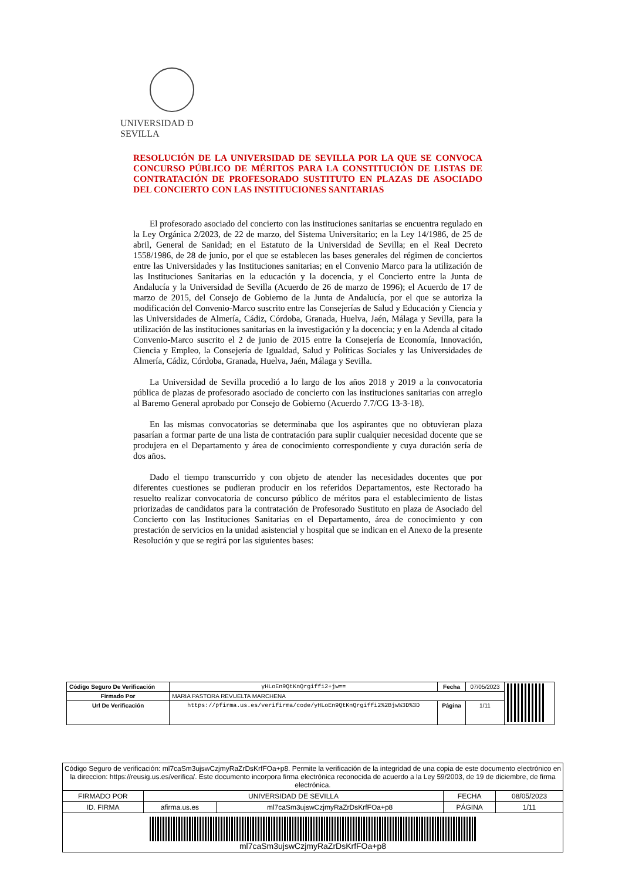UNIVERSIDAD Ð SEVILLA
RESOLUCIÓN DE LA UNIVERSIDAD DE SEVILLA POR LA QUE SE CONVOCA CONCURSO PÚBLICO DE MÉRITOS PARA LA CONSTITUCIÓN DE LISTAS DE CONTRATACIÓN DE PROFESORADO SUSTITUTO EN PLAZAS DE ASOCIADO DEL CONCIERTO CON LAS INSTITUCIONES SANITARIAS
El profesorado asociado del concierto con las instituciones sanitarias se encuentra regulado en la Ley Orgánica 2/2023, de 22 de marzo, del Sistema Universitario; en la Ley 14/1986, de 25 de abril, General de Sanidad; en el Estatuto de la Universidad de Sevilla; en el Real Decreto 1558/1986, de 28 de junio, por el que se establecen las bases generales del régimen de conciertos entre las Universidades y las Instituciones sanitarias; en el Convenio Marco para la utilización de las Instituciones Sanitarias en la educación y la docencia, y el Concierto entre la Junta de Andalucía y la Universidad de Sevilla (Acuerdo de 26 de marzo de 1996); el Acuerdo de 17 de marzo de 2015, del Consejo de Gobierno de la Junta de Andalucía, por el que se autoriza la modificación del Convenio-Marco suscrito entre las Consejerías de Salud y Educación y Ciencia y las Universidades de Almería, Cádiz, Córdoba, Granada, Huelva, Jaén, Málaga y Sevilla, para la utilización de las instituciones sanitarias en la investigación y la docencia; y en la Adenda al citado Convenio-Marco suscrito el 2 de junio de 2015 entre la Consejería de Economía, Innovación, Ciencia y Empleo, la Consejería de Igualdad, Salud y Políticas Sociales y las Universidades de Almería, Cádiz, Córdoba, Granada, Huelva, Jaén, Málaga y Sevilla.
La Universidad de Sevilla procedió a lo largo de los años 2018 y 2019 a la convocatoria pública de plazas de profesorado asociado de concierto con las instituciones sanitarias con arreglo al Baremo General aprobado por Consejo de Gobierno (Acuerdo 7.7/CG 13-3-18).
En las mismas convocatorias se determinaba que los aspirantes que no obtuvieran plaza pasarían a formar parte de una lista de contratación para suplir cualquier necesidad docente que se produjera en el Departamento y área de conocimiento correspondiente y cuya duración sería de dos años.
Dado el tiempo transcurrido y con objeto de atender las necesidades docentes que por diferentes cuestiones se pudieran producir en los referidos Departamentos, este Rectorado ha resuelto realizar convocatoria de concurso público de méritos para el establecimiento de listas priorizadas de candidatos para la contratación de Profesorado Sustituto en plaza de Asociado del Concierto con las Instituciones Sanitarias en el Departamento, área de conocimiento y con prestación de servicios en la unidad asistencial y hospital que se indican en el Anexo de la presente Resolución y que se regirá por las siguientes bases:
| Código Seguro De Verificación | yHLoEn9QtKnQrgiffi2+jw== | Fecha | 07/05/2023 | |
| Firmado Por | MARIA PASTORA REVUELTA MARCHENA | | | |
| Url De Verificación | https://pfirma.us.es/verifirma/code/yHLoEn9QtKnQrgiffi2%2Bjw%3D%3D | Página | 1/11 | |
| Código Seguro de verificación: ml7caSm3ujswCzjmyRaZrDsKrfFOa+p8. Permite la verificación de la integridad de una copia de este documento electrónico en la direccion: https://reusig.us.es/verifica/. Este documento incorpora firma electrónica reconocida de acuerdo a la Ley 59/2003, de 19 de diciembre, de firma electrónica. | | | | |
| FIRMADO POR | UNIVERSIDAD DE SEVILLA | | FECHA | 08/05/2023 |
| ID. FIRMA | afirma.us.es | ml7caSm3ujswCzjmyRaZrDsKrfFOa+p8 | PÁGINA | 1/11 |
| ml7caSm3ujswCzjmyRaZrDsKrfFOa+p8 | | | | |